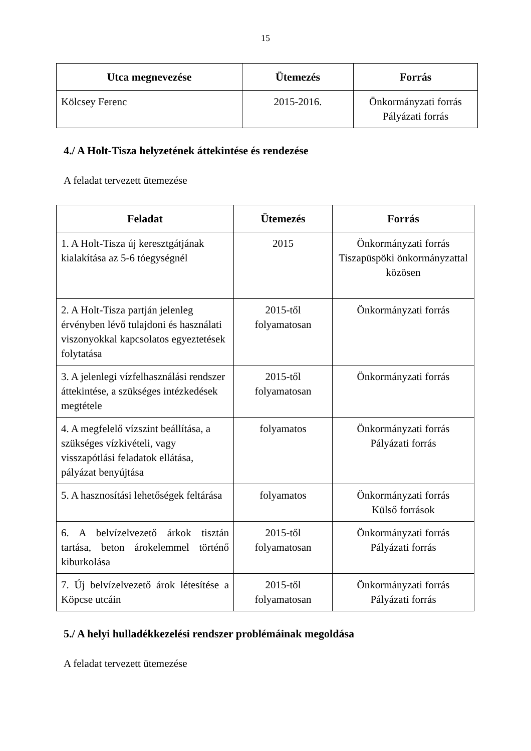15
| Utca megnevezése | Ütemezés | Forrás |
| --- | --- | --- |
| Kölcsey Ferenc | 2015-2016. | Önkormányzati forrás Pályázati forrás |
4./ A Holt-Tisza helyzetének áttekintése és rendezése
A feladat tervezett ütemezése
| Feladat | Ütemezés | Forrás |
| --- | --- | --- |
| 1. A Holt-Tisza új keresztgátjának kialakítása az 5-6 tóegységnél | 2015 | Önkormányzati forrás Tiszapüspöki önkormányzattal közösen |
| 2. A Holt-Tisza partján jelenleg érvényben lévő tulajdoni és használati viszonyokkal kapcsolatos egyeztetések folytatása | 2015-től folyamatosan | Önkormányzati forrás |
| 3. A jelenlegi vízfelhasználási rendszer áttekintése, a szükséges intézkedések megtétele | 2015-től folyamatosan | Önkormányzati forrás |
| 4. A megfelelő vízszint beállítása, a szükséges vízkivételi, vagy visszapótlási feladatok ellátása, pályázat benyújtása | folyamatos | Önkormányzati forrás Pályázati forrás |
| 5. A hasznosítási lehetőségek feltárása | folyamatos | Önkormányzati forrás Külső források |
| 6. A belvízelvezető árkok tisztán tartása, beton árokelemmel történő kiburkolása | 2015-től folyamatosan | Önkormányzati forrás Pályázati forrás |
| 7. Új belvízelvezető árok létesítése a Köpcse utcáin | 2015-től folyamatosan | Önkormányzati forrás Pályázati forrás |
5./ A helyi hulladékkezelési rendszer problémáinak megoldása
A feladat tervezett ütemezése